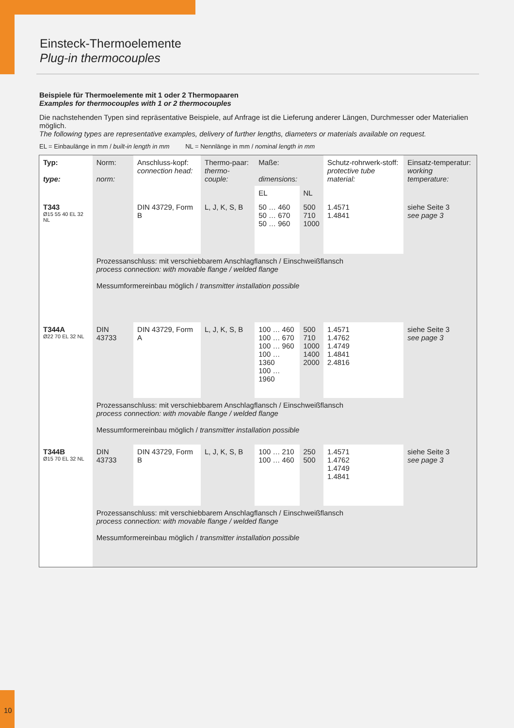Einsteck-Thermoelemente
Plug-in thermocouples
Beispiele für Thermoelemente mit 1 oder 2 Thermopaaren
Examples for thermocouples with 1 or 2 thermocouples
Die nachstehenden Typen sind repräsentative Beispiele, auf Anfrage ist die Lieferung anderer Längen, Durchmesser oder Materialien möglich.
The following types are representative examples, delivery of further lengths, diameters or materials available on request.
EL = Einbaulänge in mm / built-in length in mm NL = Nennlänge in mm / nominal length in mm
| Typ: type: | Norm: norm: | Anschluss-kopf: connection head: | Thermo-paar: thermo-couple: | Maße: dimensions: | | Schutz-rohrwerk-stoff: protective tube material: | Einsatz-temperatur: working temperature: |
| --- | --- | --- | --- | --- | --- | --- | --- |
| | | | | EL | NL | | |
| T343 Ø15 55 40 EL 32 NL | | DIN 43729, Form B | L, J, K, S, B | 50 … 460 50 … 670 50 … 960 | 500 710 1000 | 1.4571 1.4841 | siehe Seite 3 see page 3 |
| | Prozessanschluss: mit verschiebbarem Anschlagflansch / Einschweißflansch process connection: with movable flange / welded flange Messumformereinbau möglich / transmitter installation possible | | | | | | |
| T344A Ø22 70 EL 32 NL | DIN 43733 | DIN 43729, Form A | L, J, K, S, B | 100 … 460 100 … 670 100 … 960 100 … 1360 100 … 1960 | 500 710 1000 1400 2000 | 1.4571 1.4762 1.4749 1.4841 2.4816 | siehe Seite 3 see page 3 |
| | Prozessanschluss: mit verschiebbarem Anschlagflansch / Einschweißflansch process connection: with movable flange / welded flange Messumformereinbau möglich / transmitter installation possible | | | | | | |
| T344B Ø15 70 EL 32 NL | DIN 43733 | DIN 43729, Form B | L, J, K, S, B | 100 … 210 100 … 460 | 250 500 | 1.4571 1.4762 1.4749 1.4841 | siehe Seite 3 see page 3 |
| | Prozessanschluss: mit verschiebbarem Anschlagflansch / Einschweißflansch process connection: with movable flange / welded flange Messumformereinbau möglich / transmitter installation possible | | | | | | |
10